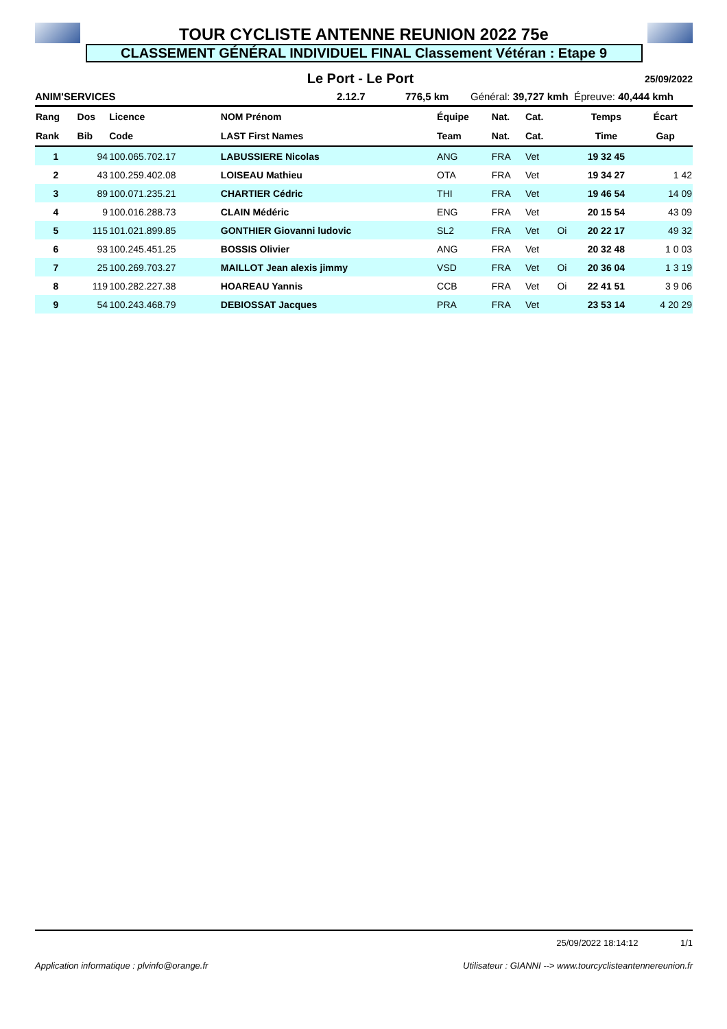TOUR CYCLISTE ANTENNE REUNION 2022 75e
CLASSEMENT GÉNÉRAL INDIVIDUEL FINAL Classement Vétéran : Etape 9
Le Port - Le Port
25/09/2022
ANIM'SERVICES 2.12.7 776,5 km Général: 39,727 kmh Épreuve: 40,444 kmh
| Rang | Dos | Licence | NOM Prénom | Équipe | Nat. | Cat. | | Temps | Écart |
| --- | --- | --- | --- | --- | --- | --- | --- | --- | --- |
| Rank | Bib | Code | LAST First Names | Team | Nat. | Cat. | | Time | Gap |
| 1 | 94 | 100.065.702.17 | LABUSSIERE Nicolas | ANG | FRA | Vet | | 19 32 45 | |
| 2 | 43 | 100.259.402.08 | LOISEAU Mathieu | OTA | FRA | Vet | | 19 34 27 | 1 42 |
| 3 | 89 | 100.071.235.21 | CHARTIER Cédric | THI | FRA | Vet | | 19 46 54 | 14 09 |
| 4 | 9 | 100.016.288.73 | CLAIN Médéric | ENG | FRA | Vet | | 20 15 54 | 43 09 |
| 5 | 115 | 101.021.899.85 | GONTHIER Giovanni ludovic | SL2 | FRA | Vet | Oi | 20 22 17 | 49 32 |
| 6 | 93 | 100.245.451.25 | BOSSIS Olivier | ANG | FRA | Vet | | 20 32 48 | 1 0 03 |
| 7 | 25 | 100.269.703.27 | MAILLOT Jean alexis jimmy | VSD | FRA | Vet | Oi | 20 36 04 | 1 3 19 |
| 8 | 119 | 100.282.227.38 | HOAREAU Yannis | CCB | FRA | Vet | Oi | 22 41 51 | 3 9 06 |
| 9 | 54 | 100.243.468.79 | DEBIOSSAT Jacques | PRA | FRA | Vet | | 23 53 14 | 4 20 29 |
25/09/2022 18:14:12 1/1
Application informatique : plvinfo@orange.fr Utilisateur : GIANNI --> www.tourcyclisteantennereunion.fr